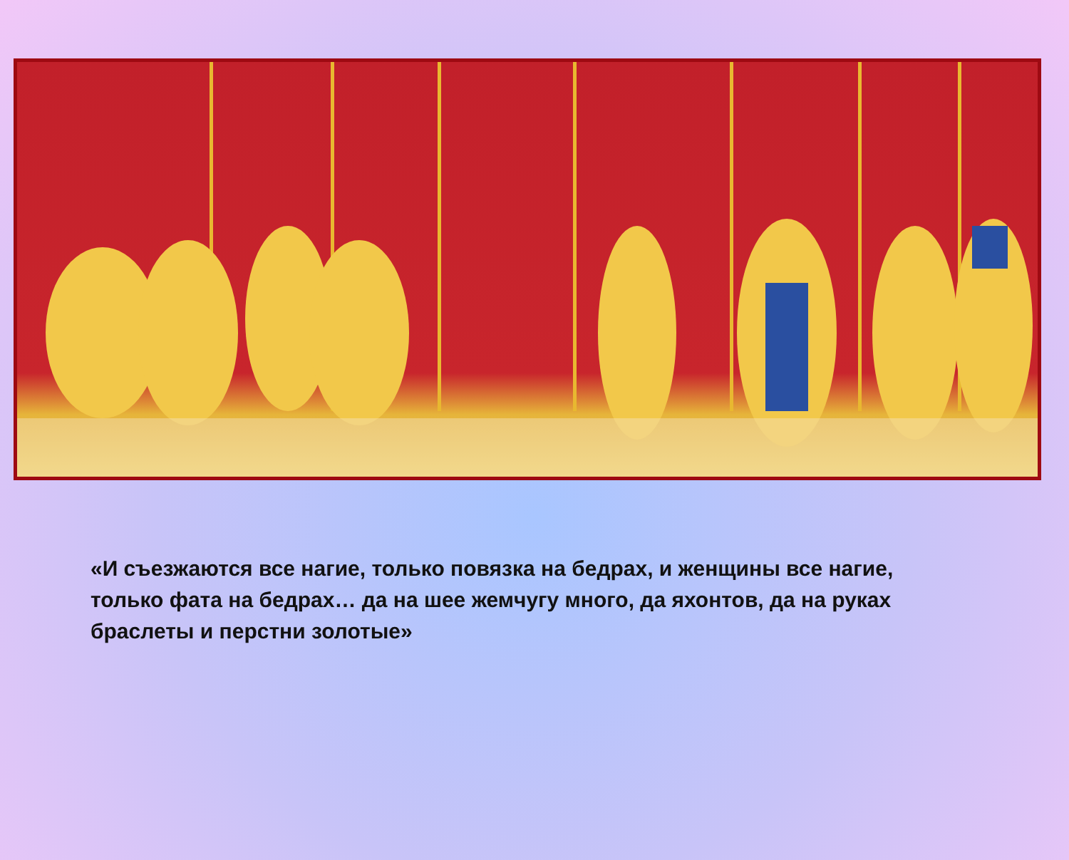«И съезжаются все нагие, только повязка на бедрах, и женщины все нагие, только фата на бедрах… да на шее жемчугу много, да яхонтов, да на руках браслеты и перстни золотые»